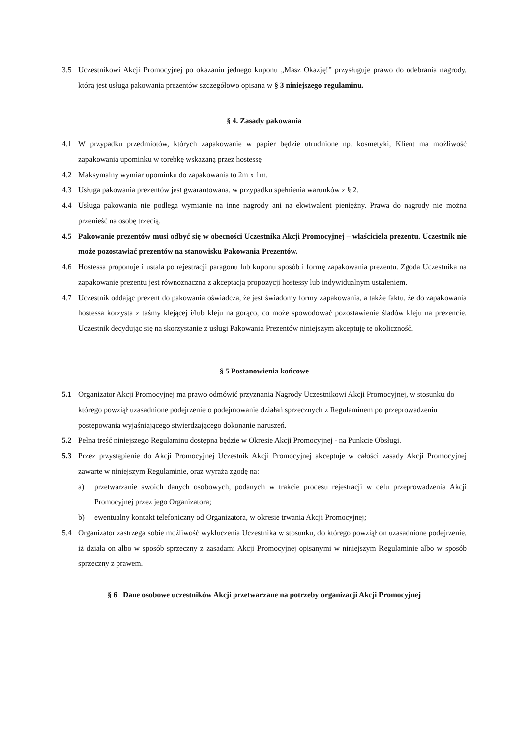3.5 Uczestnikowi Akcji Promocyjnej po okazaniu jednego kuponu „Masz Okazję!” przysługuje prawo do odebrania nagrody, którą jest usługa pakowania prezentów szczegółowo opisana w § 3 niniejszego regulaminu.
§ 4. Zasady pakowania
4.1 W przypadku przedmiotów, których zapakowanie w papier będzie utrudnione np. kosmetyki, Klient ma możliwość zapakowania upominku w torebkę wskazaną przez hostessę
4.2 Maksymalny wymiar upominku do zapakowania to 2m x 1m.
4.3 Usługa pakowania prezentów jest gwarantowana, w przypadku spełnienia warunków z § 2.
4.4 Usługa pakowania nie podlega wymianie na inne nagrody ani na ekwiwalent pieniężny. Prawa do nagrody nie można przenieść na osobę trzecią.
4.5 Pakowanie prezentów musi odbyć się w obecności Uczestnika Akcji Promocyjnej – właściciela prezentu. Uczestnik nie może pozostawiać prezentów na stanowisku Pakowania Prezentów.
4.6 Hostessa proponuje i ustala po rejestracji paragonu lub kuponu sposób i formę zapakowania prezentu. Zgoda Uczestnika na zapakowanie prezentu jest równoznaczna z akceptacją propozycji hostessy lub indywidualnym ustaleniem.
4.7 Uczestnik oddając prezent do pakowania oświadcza, że jest świadomy formy zapakowania, a także faktu, że do zapakowania hostessa korzysta z taśmy klejącej i/lub kleju na gorąco, co może spowodować pozostawienie śladów kleju na prezencie. Uczestnik decydując się na skorzystanie z usługi Pakowania Prezentów niniejszym akceptuję tę okoliczność.
§ 5 Postanowienia końcowe
5.1 Organizator Akcji Promocyjnej ma prawo odmówić przyznania Nagrody Uczestnikowi Akcji Promocyjnej, w stosunku do którego powziął uzasadnione podejrzenie o podejmowanie działań sprzecznych z Regulaminem po przeprowadzeniu postępowania wyjaśniającego stwierdzającego dokonanie naruszeń.
5.2 Pełna treść niniejszego Regulaminu dostępna będzie w Okresie Akcji Promocyjnej - na Punkcie Obsługi.
5.3 Przez przystąpienie do Akcji Promocyjnej Uczestnik Akcji Promocyjnej akceptuje w całości zasady Akcji Promocyjnej zawarte w niniejszym Regulaminie, oraz wyraża zgodę na:
a) przetwarzanie swoich danych osobowych, podanych w trakcie procesu rejestracji w celu przeprowadzenia Akcji Promocyjnej przez jego Organizatora;
b) ewentualny kontakt telefoniczny od Organizatora, w okresie trwania Akcji Promocyjnej;
5.4 Organizator zastrzega sobie możliwość wykluczenia Uczestnika w stosunku, do którego powziął on uzasadnione podejrzenie, iż działa on albo w sposób sprzeczny z zasadami Akcji Promocyjnej opisanymi w niniejszym Regulaminie albo w sposób sprzeczny z prawem.
§ 6 Dane osobowe uczestników Akcji przetwarzane na potrzeby organizacji Akcji Promocyjnej